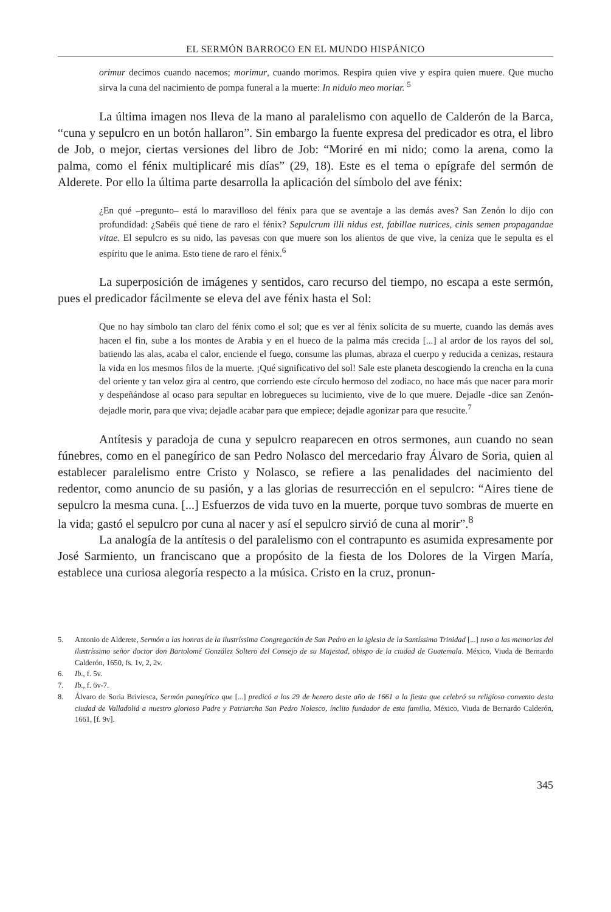EL SERMÓN BARROCO EN EL MUNDO HISPÁNICO
orimur decimos cuando nacemos; morimur, cuando morimos. Respira quien vive y espira quien muere. Que mucho sirva la cuna del nacimiento de pompa funeral a la muerte: In nidulo meo moriar. <sup>5</sup>
La última imagen nos lleva de la mano al paralelismo con aquello de Calderón de la Barca, “cuna y sepulcro en un botón hallaron”. Sin embargo la fuente expresa del predicador es otra, el libro de Job, o mejor, ciertas versiones del libro de Job: “Moriré en mi nido; como la arena, como la palma, como el fénix multiplicaré mis días” (29, 18). Este es el tema o epígrafe del sermón de Alderete. Por ello la última parte desarrolla la aplicación del símbolo del ave fénix:
¿En qué –pregunto– está lo maravilloso del fénix para que se aventaje a las demás aves? San Zenón lo dijo con profundidad: ¿Sabéis qué tiene de raro el fénix? Sepulcrum illi nidus est, fabillae nutrices, cinis semen propagandae vitae. El sepulcro es su nido, las pavesas con que muere son los alientos de que vive, la ceniza que le sepulta es el espíritu que le anima. Esto tiene de raro el fénix.<sup>6</sup>
La superposición de imágenes y sentidos, caro recurso del tiempo, no escapa a este sermón, pues el predicador fácilmente se eleva del ave fénix hasta el Sol:
Que no hay símbolo tan claro del fénix como el sol; que es ver al fénix solícita de su muerte, cuando las demás aves hacen el fin, sube a los montes de Arabia y en el hueco de la palma más crecida [...] al ardor de los rayos del sol, batiendo las alas, acaba el calor, enciende el fuego, consume las plumas, abraza el cuerpo y reducida a cenizas, restaura la vida en los mesmos filos de la muerte. ¡Qué significativo del sol! Sale este planeta descogiendo la crencha en la cuna del oriente y tan veloz gira al centro, que corriendo este círculo hermoso del zodiaco, no hace más que nacer para morir y despeñándose al ocaso para sepultar en lobregueces su lucimiento, vive de lo que muere. Dejadle -dice san Zenón- dejadle morir, para que viva; dejadle acabar para que empiece; dejadle agonizar para que resucite.<sup>7</sup>
Antítesis y paradoja de cuna y sepulcro reaparecen en otros sermones, aun cuando no sean fúnebres, como en el panegírico de san Pedro Nolasco del mercedario fray Álvaro de Soria, quien al establecer paralelismo entre Cristo y Nolasco, se refiere a las penalidades del nacimiento del redentor, como anuncio de su pasión, y a las glorias de resurrección en el sepulcro: “Aires tiene de sepulcro la mesma cuna. [...] Esfuerzos de vida tuvo en la muerte, porque tuvo sombras de muerte en la vida; gastó el sepulcro por cuna al nacer y así el sepulcro sirvió de cuna al morir”.<sup>8</sup>
La analogía de la antítesis o del paralelismo con el contrapunto es asumida expresamente por José Sarmiento, un franciscano que a propósito de la fiesta de los Dolores de la Virgen María, establece una curiosa alegoría respecto a la música. Cristo en la cruz, pronun-
5. Antonio de Alderete, Sermón a las honras de la ilustríssima Congregación de San Pedro en la iglesia de la Santíssima Trinidad [...] tuvo a las memorias del ilustríssimo señor doctor don Bartolomé González Soltero del Consejo de su Majestad, obispo de la ciudad de Guatemala. México, Viuda de Bernardo Calderón, 1650, fs. 1v, 2, 2v.
6. Ib., f. 5v.
7. Ib., f. 6v-7.
8. Álvaro de Soria Briviesca, Sermón panegírico que [...] predicó a los 29 de henero deste año de 1661 a la fiesta que celebró su religioso convento desta ciudad de Valladolid a nuestro glorioso Padre y Patriarcha San Pedro Nolasco, ínclito fundador de esta familia, México, Viuda de Bernardo Calderón, 1661, [f. 9v].
345